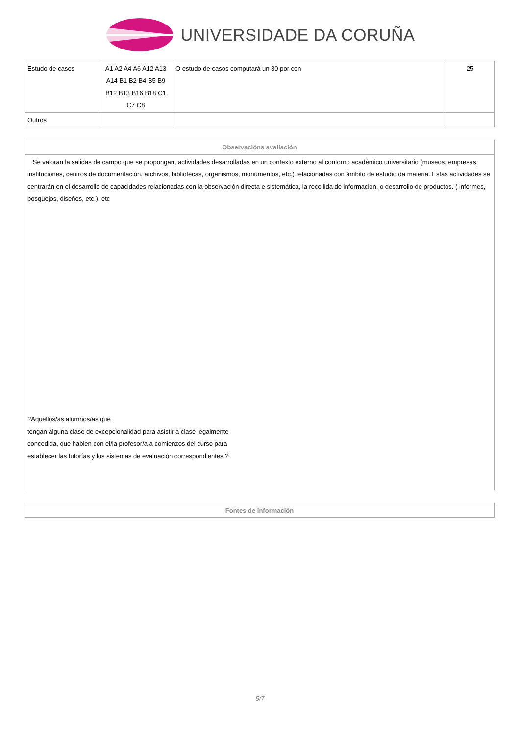UNIVERSIDADE DA CORUÑA
| Estudo de casos | A1 A2 A4 A6 A12 A13 A14 B1 B2 B4 B5 B9 B12 B13 B16 B18 C1 C7 C8 | O estudo de casos computará un 30 por cen | 25 |
| Outros | | | |
| Observacións avaliación |
| --- |
| Se valoran la salidas de campo que se propongan, actividades desarrolladas en un contexto externo al contorno académico universitario (museos, empresas, instituciones, centros de documentación, archivos, bibliotecas, organismos, monumentos, etc.) relacionadas con ámbito de estudio da materia. Estas actividades se centrarán en el desarrollo de capacidades relacionadas con la observación directa e sistemática, la recollida de información, o desarrollo de productos. ( informes, bosquejos, diseños, etc.), etc ?Aquellos/as alumnos/as que tengan alguna clase de excepcionalidad para asistir a clase legalmente concedida, que hablen con el/la profesor/a a comienzos del curso para establecer las tutorías y los sistemas de evaluación correspondientes.? |
| Fontes de información |
| --- |
5/7